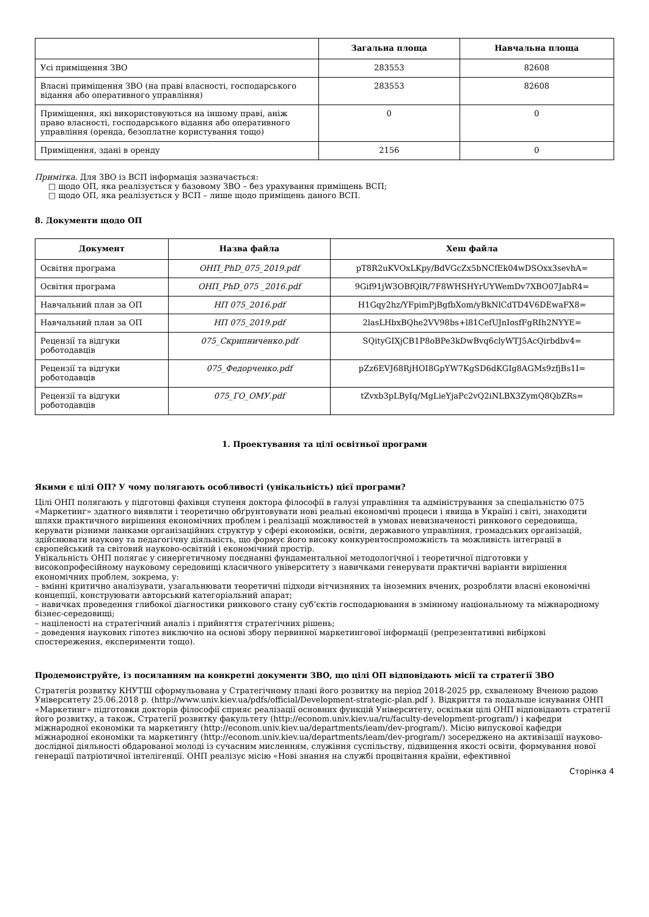| | Загальна площа | Навчальна площа |
| --- | --- | --- |
| Усі приміщення ЗВО | 283553 | 82608 |
| Власні приміщення ЗВО (на праві власності, господарського відання або оперативного управління) | 283553 | 82608 |
| Приміщення, які використовуються на іншому праві, аніж право власності, господарського відання або оперативного управління (оренда, безоплатне користування тощо) | 0 | 0 |
| Приміщення, здані в оренду | 2156 | 0 |
Примітка. Для ЗВО із ВСП інформація зазначається:
□ щодо ОП, яка реалізується у базовому ЗВО – без урахування приміщень ВСП;
□ щодо ОП, яка реалізується у ВСП – лише щодо приміщень даного ВСП.
8. Документи щодо ОП
| Документ | Назва файла | Хеш файла |
| --- | --- | --- |
| Освітня програма | ОНП_PhD_075_2019.pdf | pT8R2uKVOxLKpy/BdVGcZx5bNCfEk04wDSOxx3sevhA= |
| Освітня програма | ОНП_PhD_075 _2016.pdf | 9Gif91jW3OBfQlR/7F8WHSHYrUYWemDv7XBO07JabR4= |
| Навчальний план за ОП | НП 075_2016.pdf | H1Gqy2hz/YFpimPjBgfbXom/yBkNlCdTD4V6DEwaFX8= |
| Навчальний план за ОП | НП 075_2019.pdf | 2lasLHbxBQhe2VV98bs+l81CefUJnIosfFgRIh2NYYE= |
| Рецензії та відгуки роботодавців | 075_Скрипниченко.pdf | SQityGIXjCB1P8oBPe3kDwBvq6clyWTJ5AcQirbdbv4= |
| Рецензії та відгуки роботодавців | 075_Федорченко.pdf | pZz6EVJ68RjHOI8GpYW7KgSD6dKGIg8AGMs9zfjBs1I= |
| Рецензії та відгуки роботодавців | 075_ГО_ОМУ.pdf | tZvxb3pLByIq/MgLieYjaPc2vQ2iNLBX3ZymQ8QbZRs= |
1. Проектування та цілі освітньої програми
Якими є цілі ОП? У чому полягають особливості (унікальність) цієї програми?
Цілі ОНП полягають у підготовці фахівця ступеня доктора філософії в галузі управління та адміністрування за спеціальністю 075 «Маркетинг» здатного виявляти і теоретично обґрунтовувати нові реальні економічні процеси і явища в Україні і світі, знаходити шляхи практичного вирішення економічних проблем і реалізації можливостей в умовах невизначеності ринкового середовища, керувати різними ланками організаційних структур у сфері економіки, освіти, державного управління, громадських організацій, здійснювати наукову та педагогічну діяльність, що формує його високу конкурентоспроможність та можливість інтеграції в європейський та світовий науково-освітній і економічний простір.
Унікальність ОНП полягає у синергетичному поєднанні фундаментальної методологічної і теоретичної підготовки у високопрофесійному науковому середовищі класичного університету з навичками генерувати практичні варіанти вирішення економічних проблем, зокрема, у:
– вмінні критично аналізувати, узагальнювати теоретичні підходи вітчизняних та іноземних вчених, розробляти власні економічні концепції, конструювати авторський категоріальний апарат;
– навичках проведення глибокої діагностики ринкового стану суб‘єктів господарювання в змінному національному та міжнародному бізнес-середовищі;
– націленості на стратегічний аналіз і прийняття стратегічних рішень;
– доведення наукових гіпотез виключно на основі збору первинної маркетингової інформації (репрезентативні вибіркові спостереження, експерименти тощо).
Продемонструйте, із посиланням на конкретні документи ЗВО, що цілі ОП відповідають місії та стратегії ЗВО
Стратегія розвитку КНУТШ сформульована у Стратегічному плані його розвитку на період 2018-2025 рр, схваленому Вченою радою Університету 25.06.2018 р. (http://www.univ.kiev.ua/pdfs/official/Development-strategic-plan.pdf ). Відкриття та подальше існування ОНП «Маркетинг» підготовки докторів філософії сприяє реалізації основних функцій Університету, оскільки цілі ОНП відповідають стратегії його розвитку, а також, Стратегії розвитку факультету (http://econom.univ.kiev.ua/ru/faculty-development-program/) і кафедри міжнародної економіки та маркетингу (http://econom.univ.kiev.ua/departments/ieam/dev-program/). Місію випускової кафедри міжнародної економіки та маркетингу (http://econom.univ.kiev.ua/departments/ieam/dev-program/) зосереджено на активізації науково-дослідної діяльності обдарованої молоді із сучасним мисленням, служіння суспільству, підвищення якості освіти, формування нової генерації патріотичної інтелігенції. ОНП реалізує місію «Нові знання на службі процвітання країни, ефективної
Сторінка 4